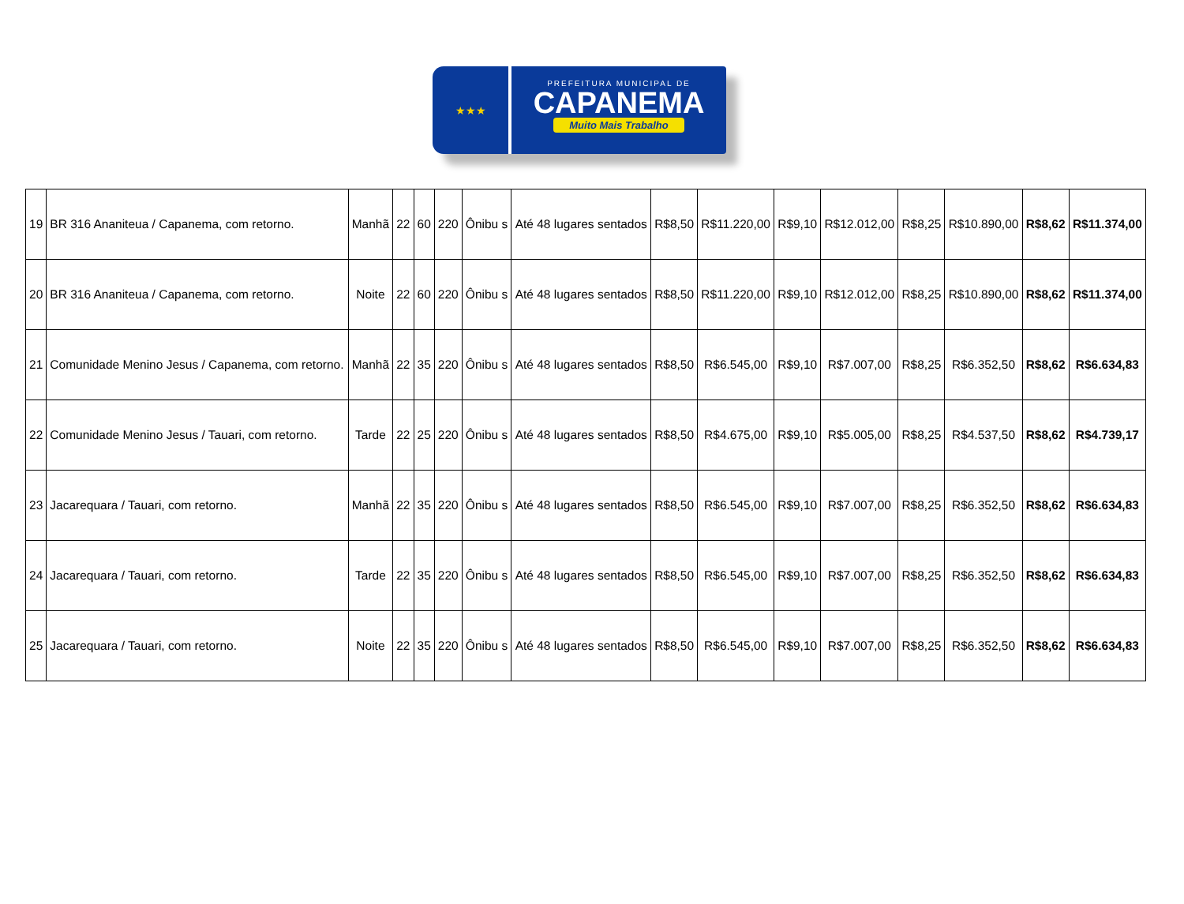★★★
PREFEITURA MUNICIPAL DE
CAPANEMA
Muito Mais Trabalho
| 19 | BR 316 Ananiteua / Capanema, com retorno. | Manhã | 22 | 60 | 220 | Ônibu s | Até 48 lugares sentados | R$8,50 | R$11.220,00 | R$9,10 | R$12.012,00 | R$8,25 | R$10.890,00 | R$8,62 | R$11.374,00 |
| 20 | BR 316 Ananiteua / Capanema, com retorno. | Noite | 22 | 60 | 220 | Ônibu s | Até 48 lugares sentados | R$8,50 | R$11.220,00 | R$9,10 | R$12.012,00 | R$8,25 | R$10.890,00 | R$8,62 | R$11.374,00 |
| 21 | Comunidade Menino Jesus / Capanema, com retorno. | Manhã | 22 | 35 | 220 | Ônibu s | Até 48 lugares sentados | R$8,50 | R$6.545,00 | R$9,10 | R$7.007,00 | R$8,25 | R$6.352,50 | R$8,62 | R$6.634,83 |
| 22 | Comunidade Menino Jesus / Tauari, com retorno. | Tarde | 22 | 25 | 220 | Ônibu s | Até 48 lugares sentados | R$8,50 | R$4.675,00 | R$9,10 | R$5.005,00 | R$8,25 | R$4.537,50 | R$8,62 | R$4.739,17 |
| 23 | Jacarequara / Tauari, com retorno. | Manhã | 22 | 35 | 220 | Ônibu s | Até 48 lugares sentados | R$8,50 | R$6.545,00 | R$9,10 | R$7.007,00 | R$8,25 | R$6.352,50 | R$8,62 | R$6.634,83 |
| 24 | Jacarequara / Tauari, com retorno. | Tarde | 22 | 35 | 220 | Ônibu s | Até 48 lugares sentados | R$8,50 | R$6.545,00 | R$9,10 | R$7.007,00 | R$8,25 | R$6.352,50 | R$8,62 | R$6.634,83 |
| 25 | Jacarequara / Tauari, com retorno. | Noite | 22 | 35 | 220 | Ônibu s | Até 48 lugares sentados | R$8,50 | R$6.545,00 | R$9,10 | R$7.007,00 | R$8,25 | R$6.352,50 | R$8,62 | R$6.634,83 |